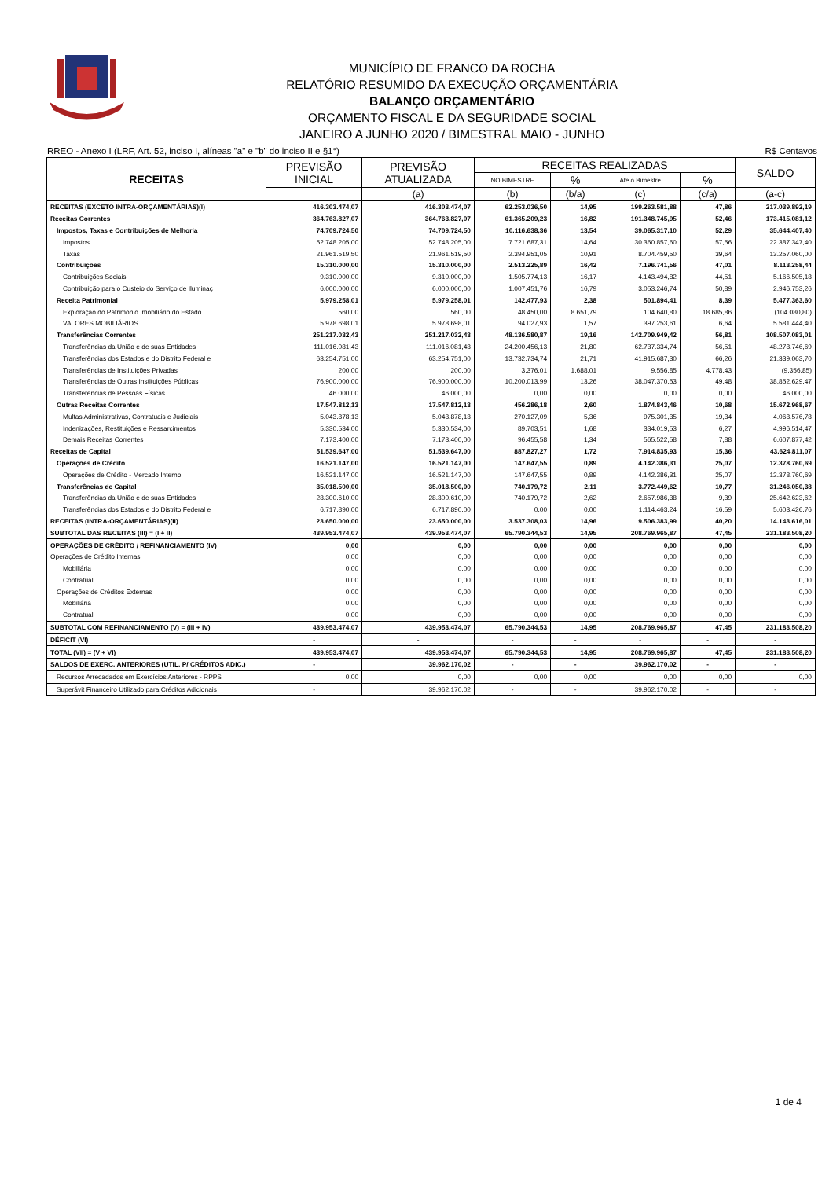MUNICÍPIO DE FRANCO DA ROCHA
RELATÓRIO RESUMIDO DA EXECUÇÃO ORÇAMENTÁRIA
BALANÇO ORÇAMENTÁRIO
ORÇAMENTO FISCAL E DA SEGURIDADE SOCIAL
JANEIRO A JUNHO 2020 / BIMESTRAL MAIO - JUNHO
RREO - Anexo I (LRF, Art. 52, inciso I, alíneas "a" e "b" do inciso II e §1°) R$ Centavos
| RECEITAS | PREVISÃO INICIAL | PREVISÃO ATUALIZADA | RECEITAS REALIZADAS | | | | SALDO |
| --- | --- | --- | --- | --- | --- | --- | --- |
| | | | NO BIMESTRE | % | Até o Bimestre | % | |
| | | (a) | (b) | (b/a) | (c) | (c/a) | (a-c) |
| RECEITAS (EXCETO INTRA-ORÇAMENTÁRIAS)(I) | 416.303.474,07 | 416.303.474,07 | 62.253.036,50 | 14,95 | 199.263.581,88 | 47,86 | 217.039.892,19 |
| Receitas Correntes | 364.763.827,07 | 364.763.827,07 | 61.365.209,23 | 16,82 | 191.348.745,95 | 52,46 | 173.415.081,12 |
| Impostos, Taxas e Contribuições de Melhoria | 74.709.724,50 | 74.709.724,50 | 10.116.638,36 | 13,54 | 39.065.317,10 | 52,29 | 35.644.407,40 |
| Impostos | 52.748.205,00 | 52.748.205,00 | 7.721.687,31 | 14,64 | 30.360.857,60 | 57,56 | 22.387.347,40 |
| Taxas | 21.961.519,50 | 21.961.519,50 | 2.394.951,05 | 10,91 | 8.704.459,50 | 39,64 | 13.257.060,00 |
| Contribuições | 15.310.000,00 | 15.310.000,00 | 2.513.225,89 | 16,42 | 7.196.741,56 | 47,01 | 8.113.258,44 |
| Contribuições Sociais | 9.310.000,00 | 9.310.000,00 | 1.505.774,13 | 16,17 | 4.143.494,82 | 44,51 | 5.166.505,18 |
| Contribuição para o Custeio do Serviço de Iluminaç | 6.000.000,00 | 6.000.000,00 | 1.007.451,76 | 16,79 | 3.053.246,74 | 50,89 | 2.946.753,26 |
| Receita Patrimonial | 5.979.258,01 | 5.979.258,01 | 142.477,93 | 2,38 | 501.894,41 | 8,39 | 5.477.363,60 |
| Exploração do Patrimônio Imobiliário do Estado | 560,00 | 560,00 | 48.450,00 | 8.651,79 | 104.640,80 | 18.685,86 | (104.080,80) |
| VALORES MOBILIÁRIOS | 5.978.698,01 | 5.978.698,01 | 94.027,93 | 1,57 | 397.253,61 | 6,64 | 5.581.444,40 |
| Transferências Correntes | 251.217.032,43 | 251.217.032,43 | 48.136.580,87 | 19,16 | 142.709.949,42 | 56,81 | 108.507.083,01 |
| Transferências da União e de suas Entidades | 111.016.081,43 | 111.016.081,43 | 24.200.456,13 | 21,80 | 62.737.334,74 | 56,51 | 48.278.746,69 |
| Transferências dos Estados e do Distrito Federal e | 63.254.751,00 | 63.254.751,00 | 13.732.734,74 | 21,71 | 41.915.687,30 | 66,26 | 21.339.063,70 |
| Transferências de Instituições Privadas | 200,00 | 200,00 | 3.376,01 | 1.688,01 | 9.556,85 | 4.778,43 | (9.356,85) |
| Transferências de Outras Instituições Públicas | 76.900.000,00 | 76.900.000,00 | 10.200.013,99 | 13,26 | 38.047.370,53 | 49,48 | 38.852.629,47 |
| Transferências de Pessoas Físicas | 46.000,00 | 46.000,00 | 0,00 | 0,00 | 0,00 | 0,00 | 46.000,00 |
| Outras Receitas Correntes | 17.547.812,13 | 17.547.812,13 | 456.286,18 | 2,60 | 1.874.843,46 | 10,68 | 15.672.968,67 |
| Multas Administrativas, Contratuais e Judiciais | 5.043.878,13 | 5.043.878,13 | 270.127,09 | 5,36 | 975.301,35 | 19,34 | 4.068.576,78 |
| Indenizações, Restituições e Ressarcimentos | 5.330.534,00 | 5.330.534,00 | 89.703,51 | 1,68 | 334.019,53 | 6,27 | 4.996.514,47 |
| Demais Receitas Correntes | 7.173.400,00 | 7.173.400,00 | 96.455,58 | 1,34 | 565.522,58 | 7,88 | 6.607.877,42 |
| Receitas de Capital | 51.539.647,00 | 51.539.647,00 | 887.827,27 | 1,72 | 7.914.835,93 | 15,36 | 43.624.811,07 |
| Operações de Crédito | 16.521.147,00 | 16.521.147,00 | 147.647,55 | 0,89 | 4.142.386,31 | 25,07 | 12.378.760,69 |
| Operações de Crédito - Mercado Interno | 16.521.147,00 | 16.521.147,00 | 147.647,55 | 0,89 | 4.142.386,31 | 25,07 | 12.378.760,69 |
| Transferências de Capital | 35.018.500,00 | 35.018.500,00 | 740.179,72 | 2,11 | 3.772.449,62 | 10,77 | 31.246.050,38 |
| Transferências da União e de suas Entidades | 28.300.610,00 | 28.300.610,00 | 740.179,72 | 2,62 | 2.657.986,38 | 9,39 | 25.642.623,62 |
| Transferências dos Estados e do Distrito Federal e | 6.717.890,00 | 6.717.890,00 | 0,00 | 0,00 | 1.114.463,24 | 16,59 | 5.603.426,76 |
| RECEITAS (INTRA-ORÇAMENTÁRIAS)(II) | 23.650.000,00 | 23.650.000,00 | 3.537.308,03 | 14,96 | 9.506.383,99 | 40,20 | 14.143.616,01 |
| SUBTOTAL DAS RECEITAS (III) = (I + II) | 439.953.474,07 | 439.953.474,07 | 65.790.344,53 | 14,95 | 208.769.965,87 | 47,45 | 231.183.508,20 |
| OPERAÇÕES DE CRÉDITO / REFINANCIAMENTO (IV) | 0,00 | 0,00 | 0,00 | 0,00 | 0,00 | 0,00 | 0,00 |
| Operações de Crédito Internas | 0,00 | 0,00 | 0,00 | 0,00 | 0,00 | 0,00 | 0,00 |
| Mobiliária | 0,00 | 0,00 | 0,00 | 0,00 | 0,00 | 0,00 | 0,00 |
| Contratual | 0,00 | 0,00 | 0,00 | 0,00 | 0,00 | 0,00 | 0,00 |
| Operações de Créditos Externas | 0,00 | 0,00 | 0,00 | 0,00 | 0,00 | 0,00 | 0,00 |
| Mobiliária | 0,00 | 0,00 | 0,00 | 0,00 | 0,00 | 0,00 | 0,00 |
| Contratual | 0,00 | 0,00 | 0,00 | 0,00 | 0,00 | 0,00 | 0,00 |
| SUBTOTAL COM REFINANCIAMENTO (V) = (III + IV) | 439.953.474,07 | 439.953.474,07 | 65.790.344,53 | 14,95 | 208.769.965,87 | 47,45 | 231.183.508,20 |
| DÉFICIT (VI) | - | - | - | - | - | - | - |
| TOTAL (VII) = (V + VI) | 439.953.474,07 | 439.953.474,07 | 65.790.344,53 | 14,95 | 208.769.965,87 | 47,45 | 231.183.508,20 |
| SALDOS DE EXERC. ANTERIORES (UTIL. P/ CRÉDITOS ADIC.) | - | 39.962.170,02 | - | - | 39.962.170,02 | - | - |
| Recursos Arrecadados em Exercícios Anteriores - RPPS | 0,00 | 0,00 | 0,00 | 0,00 | 0,00 | 0,00 | 0,00 |
| Superávit Financeiro Utilizado para Créditos Adicionais | - | 39.962.170,02 | - | - | 39.962.170,02 | - | - |
1 de 4